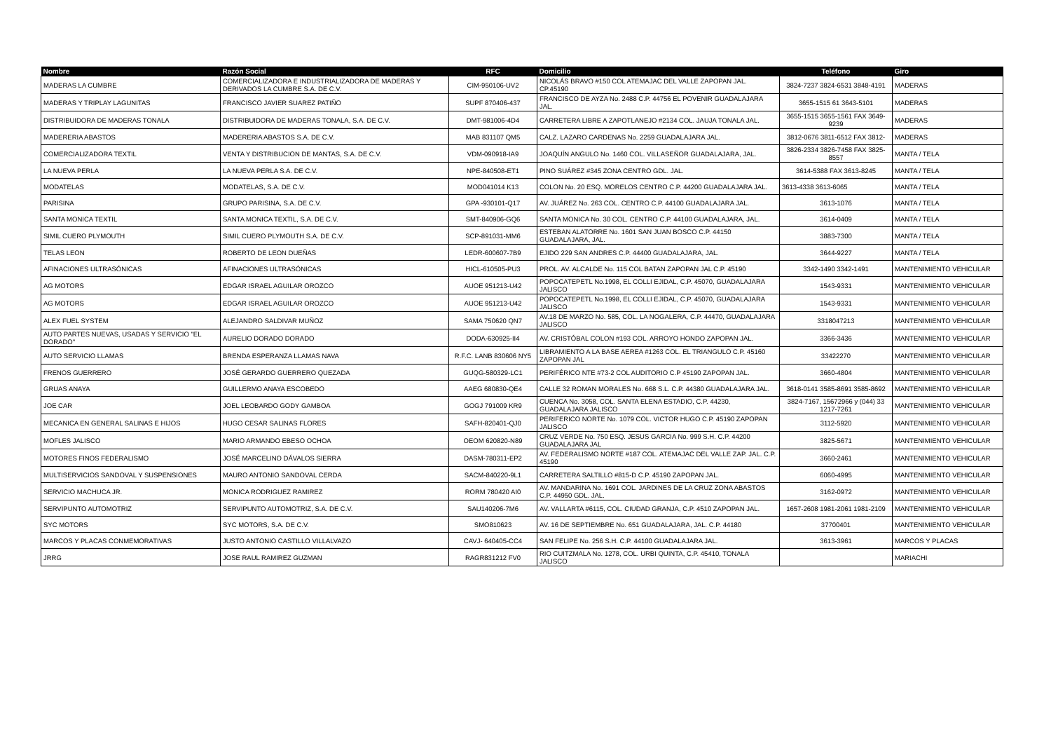| Nombre | Razón Social | RFC | Domicilio | Teléfono | Giro |
| --- | --- | --- | --- | --- | --- |
| MADERAS LA CUMBRE | COMERCIALIZADORA E INDUSTRIALIZADORA DE MADERAS Y DERIVADOS LA CUMBRE S.A. DE C.V. | CIM-950106-UV2 | NICOLÁS BRAVO #150 COL ATEMAJAC DEL VALLE ZAPOPAN JAL. CP.45190 | 3824-7237 3824-6531 3848-4191 | MADERAS |
| MADERAS Y TRIPLAY LAGUNITAS | FRANCISCO JAVIER SUAREZ PATIÑO | SUPF 870406-437 | FRANCISCO DE AYZA No. 2488 C.P. 44756 EL POVENIR GUADALAJARA JAL. | 3655-1515 61 3643-5101 | MADERAS |
| DISTRIBUIDORA DE MADERAS TONALA | DISTRIBUIDORA DE MADERAS TONALA, S.A. DE C.V. | DMT-981006-4D4 | CARRETERA LIBRE A ZAPOTLANEJO #2134 COL. JAUJA TONALA JAL. | 3655-1515 3655-1561 FAX 3649-9239 | MADERAS |
| MADERERIA ABASTOS | MADERERIA ABASTOS S.A. DE C.V. | MAB 831107 QM5 | CALZ. LAZARO CARDENAS No. 2259 GUADALAJARA JAL. | 3812-0676 3811-6512 FAX 3812- | MADERAS |
| COMERCIALIZADORA TEXTIL | VENTA Y DISTRIBUCION DE MANTAS, S.A. DE C.V. | VDM-090918-IA9 | JOAQUÍN ANGULO No. 1460 COL. VILLASEÑOR GUADALAJARA, JAL. | 3826-2334 3826-7458 FAX 3825-8557 | MANTA / TELA |
| LA NUEVA PERLA | LA NUEVA PERLA S.A. DE C.V. | NPE-840508-ET1 | PINO SUÁREZ #345 ZONA CENTRO GDL. JAL. | 3614-5388 FAX 3613-8245 | MANTA / TELA |
| MODATELAS | MODATELAS, S.A. DE C.V. | MOD041014 K13 | COLON No. 20 ESQ. MORELOS CENTRO C.P. 44200 GUADALAJARA JAL. | 3613-4338 3613-6065 | MANTA / TELA |
| PARISINA | GRUPO PARISINA, S.A. DE C.V. | GPA -930101-Q17 | AV. JUÁREZ No. 263 COL. CENTRO C.P. 44100 GUADALAJARA JAL. | 3613-1076 | MANTA / TELA |
| SANTA MONICA TEXTIL | SANTA MONICA TEXTIL, S.A. DE C.V. | SMT-840906-GQ6 | SANTA MONICA No. 30 COL. CENTRO C.P. 44100 GUADALAJARA, JAL. | 3614-0409 | MANTA / TELA |
| SIMIL CUERO PLYMOUTH | SIMIL CUERO PLYMOUTH S.A. DE C.V. | SCP-891031-MM6 | ESTEBAN ALATORRE No. 1601 SAN JUAN BOSCO C.P. 44150 GUADALAJARA, JAL. | 3883-7300 | MANTA / TELA |
| TELAS LEON | ROBERTO DE LEON DUEÑAS | LEDR-600607-7B9 | EJIDO 229 SAN ANDRES C.P. 44400 GUADALAJARA, JAL. | 3644-9227 | MANTA / TELA |
| AFINACIONES ULTRASÓNICAS | AFINACIONES ULTRASÓNICAS | HICL-610505-PU3 | PROL. AV. ALCALDE No. 115 COL BATAN ZAPOPAN JAL C.P. 45190 | 3342-1490 3342-1491 | MANTENIMIENTO VEHICULAR |
| AG MOTORS | EDGAR ISRAEL AGUILAR OROZCO | AUOE 951213-U42 | POPOCATEPETL No.1998, EL COLLI EJIDAL, C.P. 45070, GUADALAJARA JALISCO | 1543-9331 | MANTENIMIENTO VEHICULAR |
| AG MOTORS | EDGAR ISRAEL AGUILAR OROZCO | AUOE 951213-U42 | POPOCATEPETL No.1998, EL COLLI EJIDAL, C.P. 45070, GUADALAJARA JALISCO | 1543-9331 | MANTENIMIENTO VEHICULAR |
| ALEX FUEL SYSTEM | ALEJANDRO SALDIVAR MUÑOZ | SAMA 750620 QN7 | AV.18 DE MARZO No. 585, COL. LA NOGALERA, C.P. 44470, GUADALAJARA JALISCO | 3318047213 | MANTENIMIENTO VEHICULAR |
| AUTO PARTES NUEVAS, USADAS Y SERVICIO "EL DORADO" | AURELIO DORADO DORADO | DODA-630925-II4 | AV. CRISTÓBAL COLON #193 COL. ARROYO HONDO ZAPOPAN JAL. | 3366-3436 | MANTENIMIENTO VEHICULAR |
| AUTO SERVICIO LLAMAS | BRENDA ESPERANZA LLAMAS NAVA | R.F.C. LANB 830606 NY5 | LIBRAMIENTO A LA BASE AEREA #1263 COL. EL TRIANGULO C.P. 45160 ZAPOPAN JAL | 33422270 | MANTENIMIENTO VEHICULAR |
| FRENOS GUERRERO | JOSÉ GERARDO GUERRERO QUEZADA | GUQG-580329-LC1 | PERIFÉRICO NTE #73-2 COL AUDITORIO C.P 45190 ZAPOPAN JAL. | 3660-4804 | MANTENIMIENTO VEHICULAR |
| GRUAS ANAYA | GUILLERMO ANAYA ESCOBEDO | AAEG 680830-QE4 | CALLE 32 ROMAN MORALES No. 668 S.L. C.P. 44380 GUADALAJARA JAL. | 3618-0141 3585-8691 3585-8692 | MANTENIMIENTO VEHICULAR |
| JOE CAR | JOEL LEOBARDO GODY GAMBOA | GOGJ 791009 KR9 | CUENCA No. 3058, COL. SANTA ELENA ESTADIO, C.P. 44230, GUADALAJARA JALISCO | 3824-7167, 15672966 y (044) 33 1217-7261 | MANTENIMIENTO VEHICULAR |
| MECANICA EN GENERAL SALINAS E HIJOS | HUGO CESAR SALINAS FLORES | SAFH-820401-QJ0 | PERIFERICO NORTE No. 1079 COL. VICTOR HUGO C.P. 45190 ZAPOPAN JALISCO | 3112-5920 | MANTENIMIENTO VEHICULAR |
| MOFLES JALISCO | MARIO ARMANDO EBESO OCHOA | OEOM 620820-N89 | CRUZ VERDE No. 750 ESQ. JESUS GARCIA No. 999 S.H. C.P. 44200 GUADALAJARA JAL | 3825-5671 | MANTENIMIENTO VEHICULAR |
| MOTORES FINOS FEDERALISMO | JOSÉ MARCELINO DÁVALOS SIERRA | DASM-780311-EP2 | AV. FEDERALISMO NORTE #187 COL. ATEMAJAC DEL VALLE ZAP. JAL. C.P. 45190 | 3660-2461 | MANTENIMIENTO VEHICULAR |
| MULTISERVICIOS SANDOVAL Y SUSPENSIONES | MAURO ANTONIO SANDOVAL CERDA | SACM-840220-9L1 | CARRETERA SALTILLO #815-D C.P. 45190 ZAPOPAN JAL. | 6060-4995 | MANTENIMIENTO VEHICULAR |
| SERVICIO MACHUCA JR. | MONICA RODRIGUEZ RAMIREZ | RORM 780420 AI0 | AV. MANDARINA No. 1691 COL. JARDINES DE LA CRUZ ZONA ABASTOS C.P. 44950 GDL. JAL. | 3162-0972 | MANTENIMIENTO VEHICULAR |
| SERVIPUNTO AUTOMOTRIZ | SERVIPUNTO AUTOMOTRIZ, S.A. DE C.V. | SAU140206-7M6 | AV. VALLARTA #6115, COL. CIUDAD GRANJA, C.P. 4510 ZAPOPAN JAL. | 1657-2608 1981-2061 1981-2109 | MANTENIMIENTO VEHICULAR |
| SYC MOTORS | SYC MOTORS, S.A. DE C.V. | SMO810623 | AV. 16 DE SEPTIEMBRE No. 651 GUADALAJARA, JAL. C.P. 44180 | 37700401 | MANTENIMIENTO VEHICULAR |
| MARCOS Y PLACAS CONMEMORATIVAS | JUSTO ANTONIO CASTILLO VILLALVAZO | CAVJ- 640405-CC4 | SAN FELIPE No. 256 S.H. C.P. 44100 GUADALAJARA JAL. | 3613-3961 | MARCOS Y PLACAS |
| JRRG | JOSE RAUL RAMIREZ GUZMAN | RAGR831212 FV0 | RIO CUITZMALA No. 1278, COL. URBI QUINTA, C.P. 45410, TONALA JALISCO | | MARIACHI |